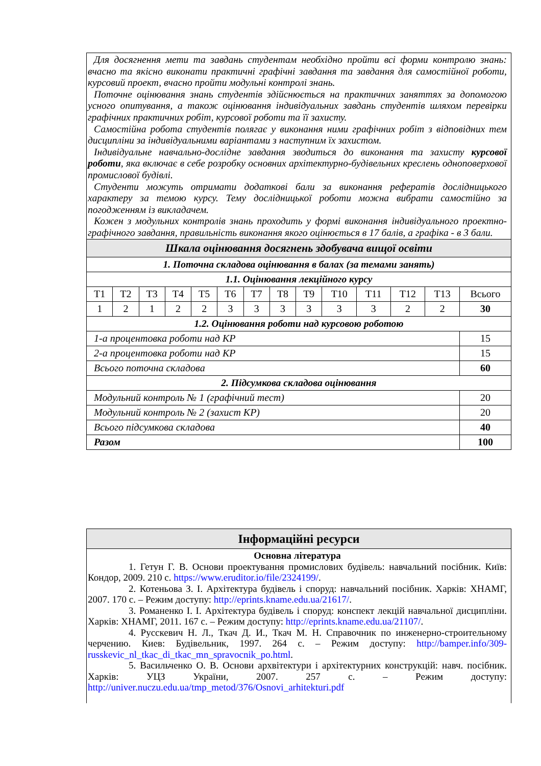| Для досягнення мети та завдань студентам необхідно пройти всі форми контролю знань: вчасно та якісно виконати практичні графічні завдання та завдання для самостійної роботи, курсовий проект, вчасно пройти модульні контролі знань. Поточне оцінювання знань студентів здійснюється на практичних заняттях за допомогою усного опитування, а також оцінювання індивідуальних завдань студентів шляхом перевірки графічних практичних робіт, курсової роботи та її захисту. Самостійна робота студентів полягає у виконання ними графічних робіт з відповідних тем дисципліни за індивідуальними варіантами з наступним їх захистом. Індивідуальне навчально-дослідне завдання зводиться до виконання та захисту курсової роботи , яка включає в себе розробку основних архітектурно-будівельних креслень одноповерхової промислової будівлі. Студенти можуть отримати додаткові бали за виконання рефератів дослідницького характеру за темою курсу. Тему дослідницької роботи можна вибрати самостійно за погодженням із викладачем. Кожен з модульних контролів знань проходить у формі виконання індивідуального проектно-графічного завдання, правильність виконання якого оцінюється в 17 балів, а графіка - в 3 бали. | | | | | | | | | | | | | |
| Шкала оцінювання досягнень здобувача вищої освіти | | | | | | | | | | | | | |
| 1. Поточна складова оцінювання в балах (за темами занять) | | | | | | | | | | | | | |
| 1.1. Оцінювання лекційного курсу | | | | | | | | | | | | | |
| Т1 | Т2 | Т3 | Т4 | Т5 | Т6 | Т7 | Т8 | Т9 | Т10 | Т11 | Т12 | Т13 | Всього |
| 1 | 2 | 1 | 2 | 2 | 3 | 3 | 3 | 3 | 3 | 3 | 2 | 2 | 30 |
| 1.2. Оцінювання роботи над курсовою роботою | | | | | | | | | | | | | |
| 1-а процентовка роботи над КР | | | | | | | | | | | | | 15 |
| 2-а процентовка роботи над КР | | | | | | | | | | | | | 15 |
| Всього поточна складова | | | | | | | | | | | | | 60 |
| 2. Підсумкова складова оцінювання | | | | | | | | | | | | | |
| Модульний контроль № 1 (графічний тест) | | | | | | | | | | | | | 20 |
| Модульний контроль № 2 (захист КР) | | | | | | | | | | | | | 20 |
| Всього підсумкова складова | | | | | | | | | | | | | 40 |
| Разом | | | | | | | | | | | | | 100 |
| Інформаційні ресурси |
| Основна література 1. Гетун Г. В. Основи проектування промислових будівель: навчальний посібник. Київ: Кондор, 2009. 210 с. https://www.eruditor.io/file/2324199/ . 2. Котеньова З. І. Архітектура будівель і споруд: навчальний посібник. Харків: ХНАМГ, 2007. 170 с. – Режим доступу: http://eprints.kname.edu.ua/21617/ . 3. Романенко І. І. Архітектура будівель і споруд: конспект лекцій навчальної дисципліни. Харків: ХНАМГ, 2011. 167 с. – Режим доступу: http://eprints.kname.edu.ua/21107/ . 4. Русскевич Н. Л., Ткач Д. И., Ткач М. Н. Справочник по инженерно-строительному черчению. Киев: Будівельник, 1997. 264 с. – Режим доступу: http://bamper.info/309-russkevic_nl_tkac_di_tkac_mn_spravocnik_po.html . 5. Васильченко О. В. Основи архвітектури і архітектурних конструкцій: навч. посібник. Харків: УЦЗ України, 2007. 257 с. – Режим доступу: http://univer.nuczu.edu.ua/tmp_metod/376/Osnovi_arhitekturi.pdf |